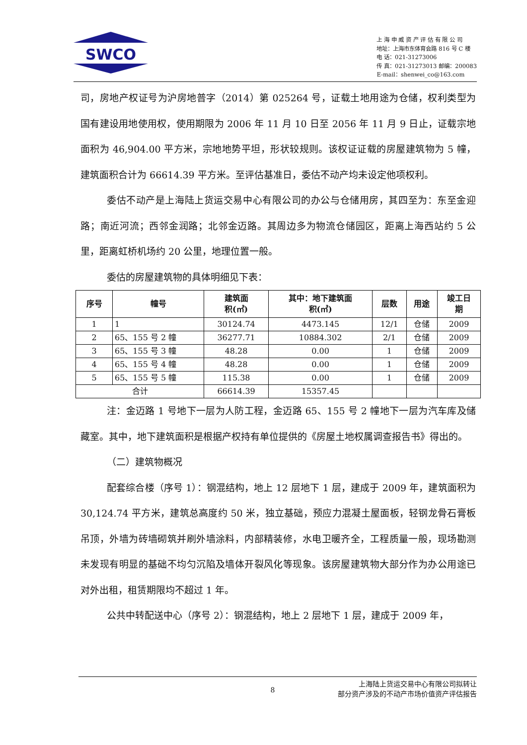SWCO
上 海 申 威 资 产 评 估 有 限 公 司
地址：上海市东体育会路 816 号 C 楼
电 话：021-31273006
传 真：021-31273013 邮编：200083
E-mail：shenwei_co@163.com
司，房地产权证号为沪房地普字（2014）第 025264 号，证载土地用途为仓储，权利类型为国有建设用地使用权，使用期限为 2006 年 11 月 10 日至 2056 年 11 月 9 日止，证载宗地面积为 46,904.00 平方米，宗地地势平坦，形状较规则。该权证证载的房屋建筑物为 5 幢，建筑面积合计为 66614.39 平方米。至评估基准日，委估不动产均未设定他项权利。
委估不动产是上海陆上货运交易中心有限公司的办公与仓储用房，其四至为：东至金迎路；南近河流；西邻金润路；北邻金迈路。其周边多为物流仓储园区，距离上海西站约 5 公里，距离虹桥机场约 20 公里，地理位置一般。
委估的房屋建筑物的具体明细见下表：
| 序号 | 幢号 | 建筑面 积(㎡) | 其中：地下建筑面 积(㎡) | 层数 | 用途 | 竣工日 期 |
| --- | --- | --- | --- | --- | --- | --- |
| 1 | 1 | 30124.74 | 4473.145 | 12/1 | 仓储 | 2009 |
| 2 | 65、155 号 2 幢 | 36277.71 | 10884.302 | 2/1 | 仓储 | 2009 |
| 3 | 65、155 号 3 幢 | 48.28 | 0.00 | 1 | 仓储 | 2009 |
| 4 | 65、155 号 4 幢 | 48.28 | 0.00 | 1 | 仓储 | 2009 |
| 5 | 65、155 号 5 幢 | 115.38 | 0.00 | 1 | 仓储 | 2009 |
| 合计 | | 66614.39 | 15357.45 | | | |
注：金迈路 1 号地下一层为人防工程，金迈路 65、155 号 2 幢地下一层为汽车库及储藏室。其中，地下建筑面积是根据产权持有单位提供的《房屋土地权属调查报告书》得出的。
（二）建筑物概况
配套综合楼（序号 1）：钢混结构，地上 12 层地下 1 层，建成于 2009 年，建筑面积为 30,124.74 平方米，建筑总高度约 50 米，独立基础，预应力混凝土屋面板，轻钢龙骨石膏板吊顶，外墙为砖墙砌筑并刷外墙涂料，内部精装修，水电卫暖齐全，工程质量一般，现场勘测未发现有明显的基础不均匀沉陷及墙体开裂风化等现象。该房屋建筑物大部分作为办公用途已对外出租，租赁期限均不超过 1 年。
公共中转配送中心（序号 2）：钢混结构，地上 2 层地下 1 层，建成于 2009 年，
8 上海陆上货运交易中心有限公司拟转让
部分资产涉及的不动产市场价值资产评估报告